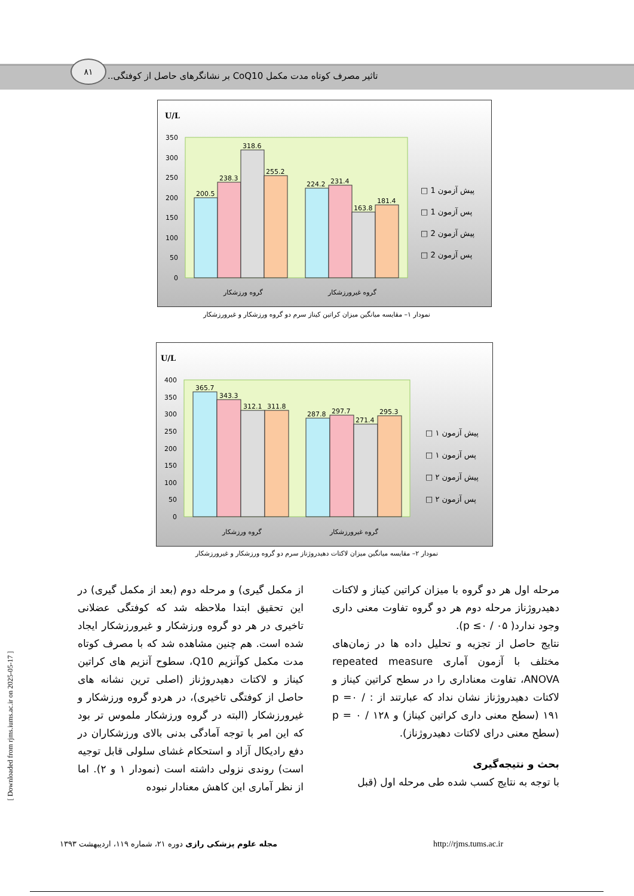۸۱
تاثیر مصرف کوتاه مدت مکمل CoQ10 بر نشانگرهای حاصل از کوفتگی..
U/L
350
300
250
200
150
100
50
0
200.5
238.3
318.6
255.2
224.2
231.4
163.8
181.4
گروه ورزشکار
گروه غیرورزشکار
□ 1 پیش آزمون
□ 1 پس آزمون
□ 2 پیش آزمون
□ 2 پس آزمون
نمودار ۱– مقایسه میانگین میزان کراتین کیناز سرم دو گروه ورزشکار و غیرورزشکار
U/L
400
350
300
250
200
150
100
50
0
365.7
343.3
312.1
311.8
287.8
297.7
271.4
295.3
گروه ورزشکار
گروه غیرورزشکار
□ ۱ پیش آزمون
□ ۱ پس آزمون
□ ۲ پیش آزمون
□ ۲ پس آزمون
نمودار ۲– مقایسه میانگین میزان لاکتات دهیدروژناز سرم دو گروه ورزشکار و غیرورزشکار
مرحله اول هر دو گروه با میزان کراتین کیناز و لاکتات دهیدروژناز مرحله دوم هر دو گروه تفاوت معنی داری وجود ندارد( p ≤۰ / ۰۵).
نتایج حاصل از تجزیه و تحلیل داده ها در زمان‌های مختلف با آزمون آماری repeated measure ANOVA، تفاوت معناداری را در سطح کراتین کیناز و لاکتات دهیدروژناز نشان نداد که عبارتند از : p =۰ / ۱۹۱ (سطح معنی داری کراتین کیناز) و p = ۰ / ۱۲۸ (سطح معنی درای لاکتات دهیدروژناز).
بحث و نتیجه‌گیری
با توجه به نتایج کسب شده طی مرحله اول (قبل
از مکمل گیری) و مرحله دوم (بعد از مکمل گیری) در این تحقیق ابتدا ملاحظه شد که کوفتگی عضلانی تاخیری در هر دو گروه ورزشکار و غیرورزشکار ایجاد شده است. هم چنین مشاهده شد که با مصرف کوتاه مدت مکمل کوآنزیم Q10، سطوح آنزیم های کراتین کیناز و لاکتات دهیدروژناز (اصلی ترین نشانه های حاصل از کوفتگی تاخیری)، در هردو گروه ورزشکار و غیرورزشکار (البته در گروه ورزشکار ملموس تر بود که این امر با توجه آمادگی بدنی بالای ورزشکاران در دفع رادیکال آزاد و استحکام غشای سلولی قابل توجیه است) روندی نزولی داشته است (نمودار ۱ و ۲). اما از نظر آماری این کاهش معنادار نبوده
مجله علوم پزشکی رازی دوره ۲۱، شماره ۱۱۹، اردیبهشت ۱۳۹۳
http://rjms.tums.ac.ir
[ Downloaded from rjms.iums.ac.ir on 2025-05-17 ]